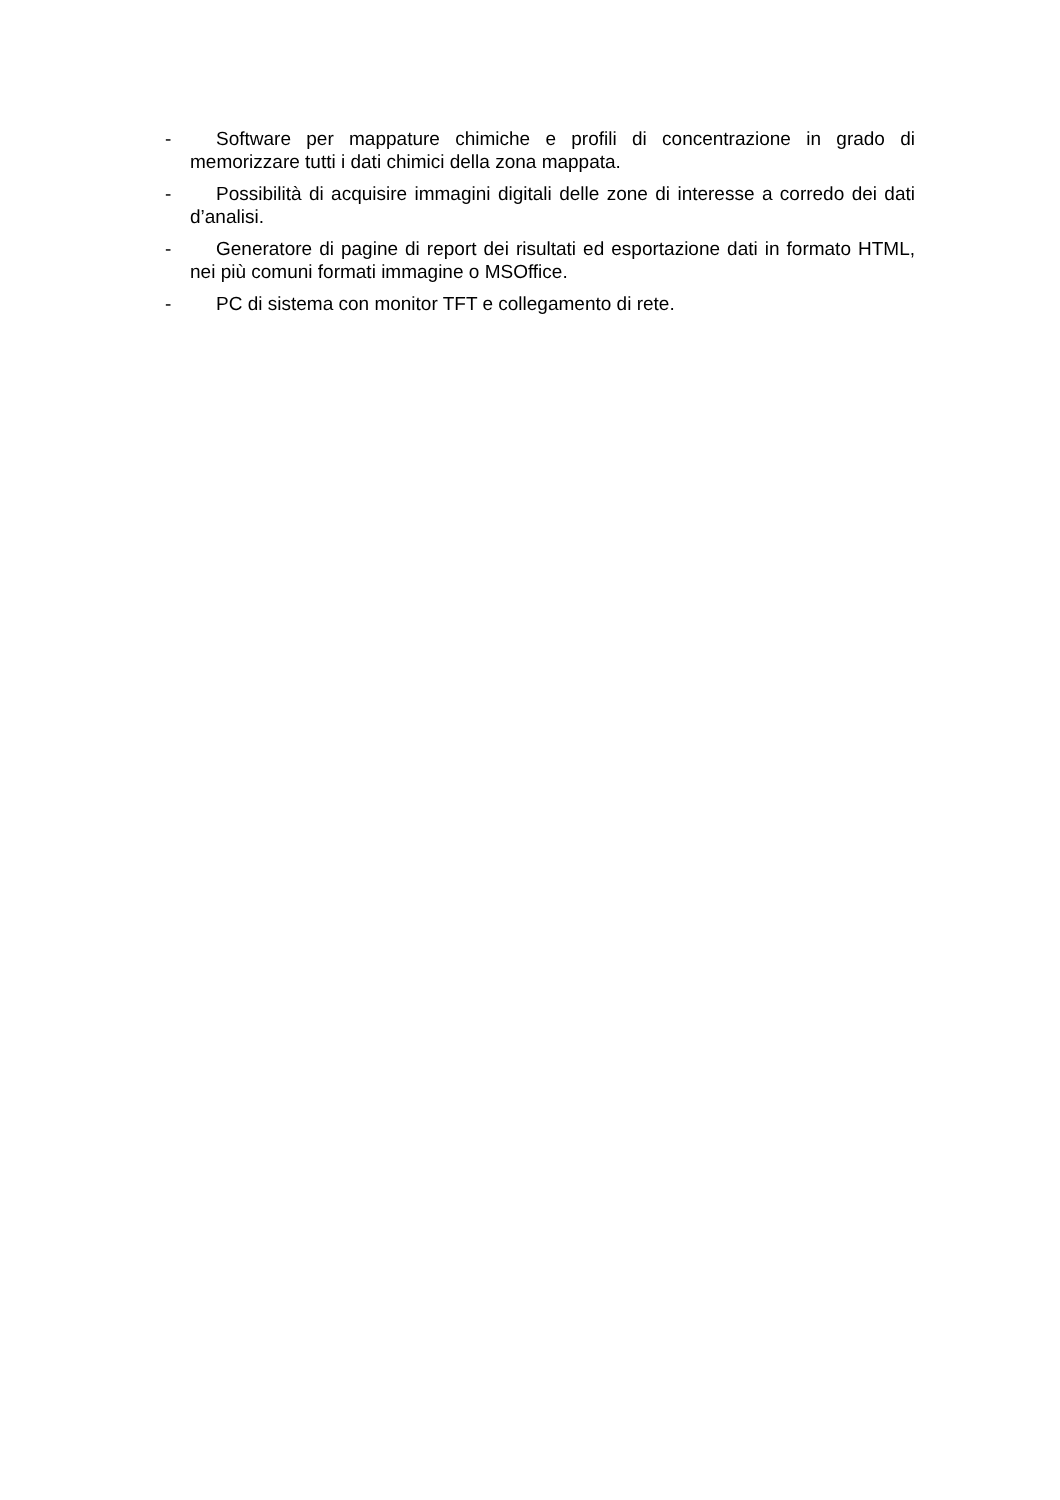- Software per mappature chimiche e profili di concentrazione in grado di memorizzare tutti i dati chimici della zona mappata.
- Possibilità di acquisire immagini digitali delle zone di interesse a corredo dei dati d’analisi.
- Generatore di pagine di report dei risultati ed esportazione dati in formato HTML, nei più comuni formati immagine o MSOffice.
- PC di sistema con monitor TFT e collegamento di rete.